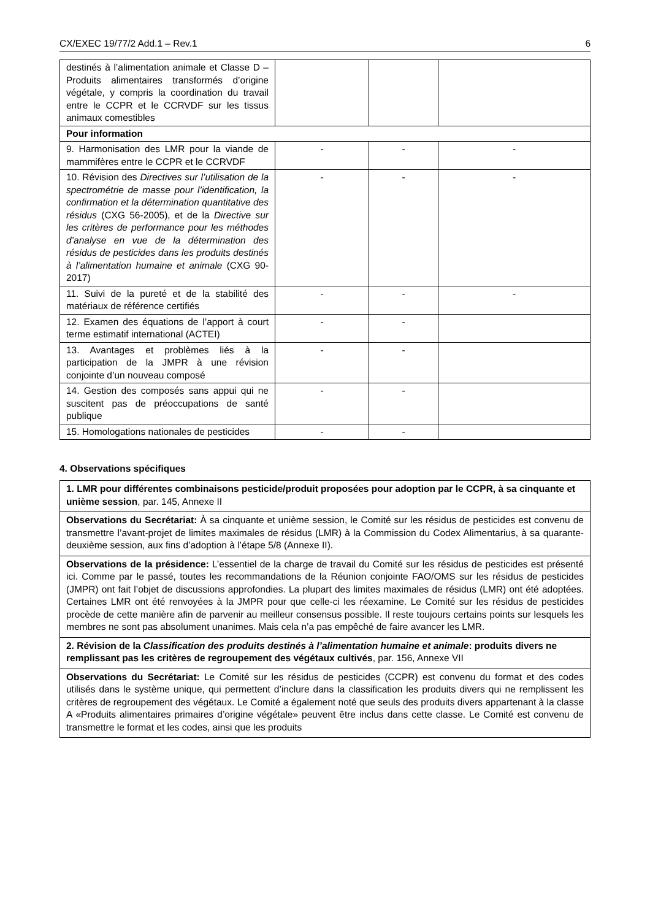CX/EXEC 19/77/2 Add.1 – Rev.1 6
| destinés à l’alimentation animale et Classe D – Produits alimentaires transformés d’origine végétale, y compris la coordination du travail entre le CCPR et le CCRVDF sur les tissus animaux comestibles | | | |
| Pour information | | | |
| 9. Harmonisation des LMR pour la viande de mammifères entre le CCPR et le CCRVDF | - | - | - |
| 10. Révision des Directives sur l’utilisation de la spectrométrie de masse pour l’identification, la confirmation et la détermination quantitative des résidus (CXG 56-2005), et de la Directive sur les critères de performance pour les méthodes d’analyse en vue de la détermination des résidus de pesticides dans les produits destinés à l’alimentation humaine et animale (CXG 90-2017) | - | - | - |
| 11. Suivi de la pureté et de la stabilité des matériaux de référence certifiés | - | - | - |
| 12. Examen des équations de l’apport à court terme estimatif international (ACTEI) | - | - | |
| 13. Avantages et problèmes liés à la participation de la JMPR à une révision conjointe d’un nouveau composé | - | - | |
| 14. Gestion des composés sans appui qui ne suscitent pas de préoccupations de santé publique | - | - | |
| 15. Homologations nationales de pesticides | - | - | |
4. Observations spécifiques
| 1. LMR pour différentes combinaisons pesticide/produit proposées pour adoption par le CCPR, à sa cinquante et unième session , par. 145, Annexe II |
| Observations du Secrétariat: À sa cinquante et unième session, le Comité sur les résidus de pesticides est convenu de transmettre l’avant-projet de limites maximales de résidus (LMR) à la Commission du Codex Alimentarius, à sa quarante-deuxième session, aux fins d’adoption à l’étape 5/8 (Annexe II). |
| Observations de la présidence: L’essentiel de la charge de travail du Comité sur les résidus de pesticides est présenté ici. Comme par le passé, toutes les recommandations de la Réunion conjointe FAO/OMS sur les résidus de pesticides (JMPR) ont fait l’objet de discussions approfondies. La plupart des limites maximales de résidus (LMR) ont été adoptées. Certaines LMR ont été renvoyées à la JMPR pour que celle-ci les réexamine. Le Comité sur les résidus de pesticides procède de cette manière afin de parvenir au meilleur consensus possible. Il reste toujours certains points sur lesquels les membres ne sont pas absolument unanimes. Mais cela n’a pas empêché de faire avancer les LMR. |
| 2. Révision de la Classification des produits destinés à l’alimentation humaine et animale : produits divers ne remplissant pas les critères de regroupement des végétaux cultivés , par. 156, Annexe VII |
| Observations du Secrétariat: Le Comité sur les résidus de pesticides (CCPR) est convenu du format et des codes utilisés dans le système unique, qui permettent d’inclure dans la classification les produits divers qui ne remplissent les critères de regroupement des végétaux. Le Comité a également noté que seuls des produits divers appartenant à la classe A «Produits alimentaires primaires d’origine végétale» peuvent être inclus dans cette classe. Le Comité est convenu de transmettre le format et les codes, ainsi que les produits |